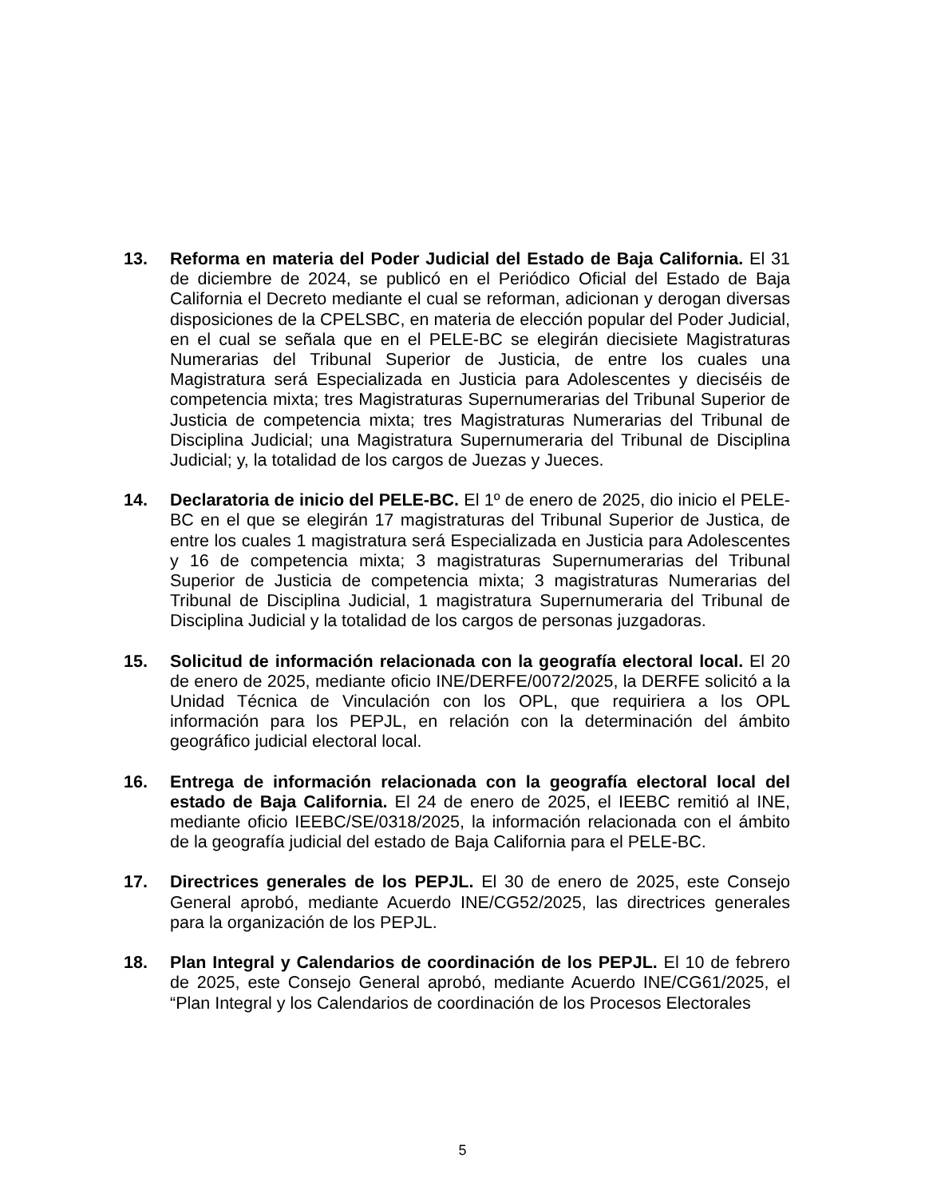13. Reforma en materia del Poder Judicial del Estado de Baja California. El 31 de diciembre de 2024, se publicó en el Periódico Oficial del Estado de Baja California el Decreto mediante el cual se reforman, adicionan y derogan diversas disposiciones de la CPELSBC, en materia de elección popular del Poder Judicial, en el cual se señala que en el PELE-BC se elegirán diecisiete Magistraturas Numerarias del Tribunal Superior de Justicia, de entre los cuales una Magistratura será Especializada en Justicia para Adolescentes y dieciséis de competencia mixta; tres Magistraturas Supernumerarias del Tribunal Superior de Justicia de competencia mixta; tres Magistraturas Numerarias del Tribunal de Disciplina Judicial; una Magistratura Supernumeraria del Tribunal de Disciplina Judicial; y, la totalidad de los cargos de Juezas y Jueces.
14. Declaratoria de inicio del PELE-BC. El 1º de enero de 2025, dio inicio el PELE-BC en el que se elegirán 17 magistraturas del Tribunal Superior de Justica, de entre los cuales 1 magistratura será Especializada en Justicia para Adolescentes y 16 de competencia mixta; 3 magistraturas Supernumerarias del Tribunal Superior de Justicia de competencia mixta; 3 magistraturas Numerarias del Tribunal de Disciplina Judicial, 1 magistratura Supernumeraria del Tribunal de Disciplina Judicial y la totalidad de los cargos de personas juzgadoras.
15. Solicitud de información relacionada con la geografía electoral local. El 20 de enero de 2025, mediante oficio INE/DERFE/0072/2025, la DERFE solicitó a la Unidad Técnica de Vinculación con los OPL, que requiriera a los OPL información para los PEPJL, en relación con la determinación del ámbito geográfico judicial electoral local.
16. Entrega de información relacionada con la geografía electoral local del estado de Baja California. El 24 de enero de 2025, el IEEBC remitió al INE, mediante oficio IEEBC/SE/0318/2025, la información relacionada con el ámbito de la geografía judicial del estado de Baja California para el PELE-BC.
17. Directrices generales de los PEPJL. El 30 de enero de 2025, este Consejo General aprobó, mediante Acuerdo INE/CG52/2025, las directrices generales para la organización de los PEPJL.
18. Plan Integral y Calendarios de coordinación de los PEPJL. El 10 de febrero de 2025, este Consejo General aprobó, mediante Acuerdo INE/CG61/2025, el “Plan Integral y los Calendarios de coordinación de los Procesos Electorales
5